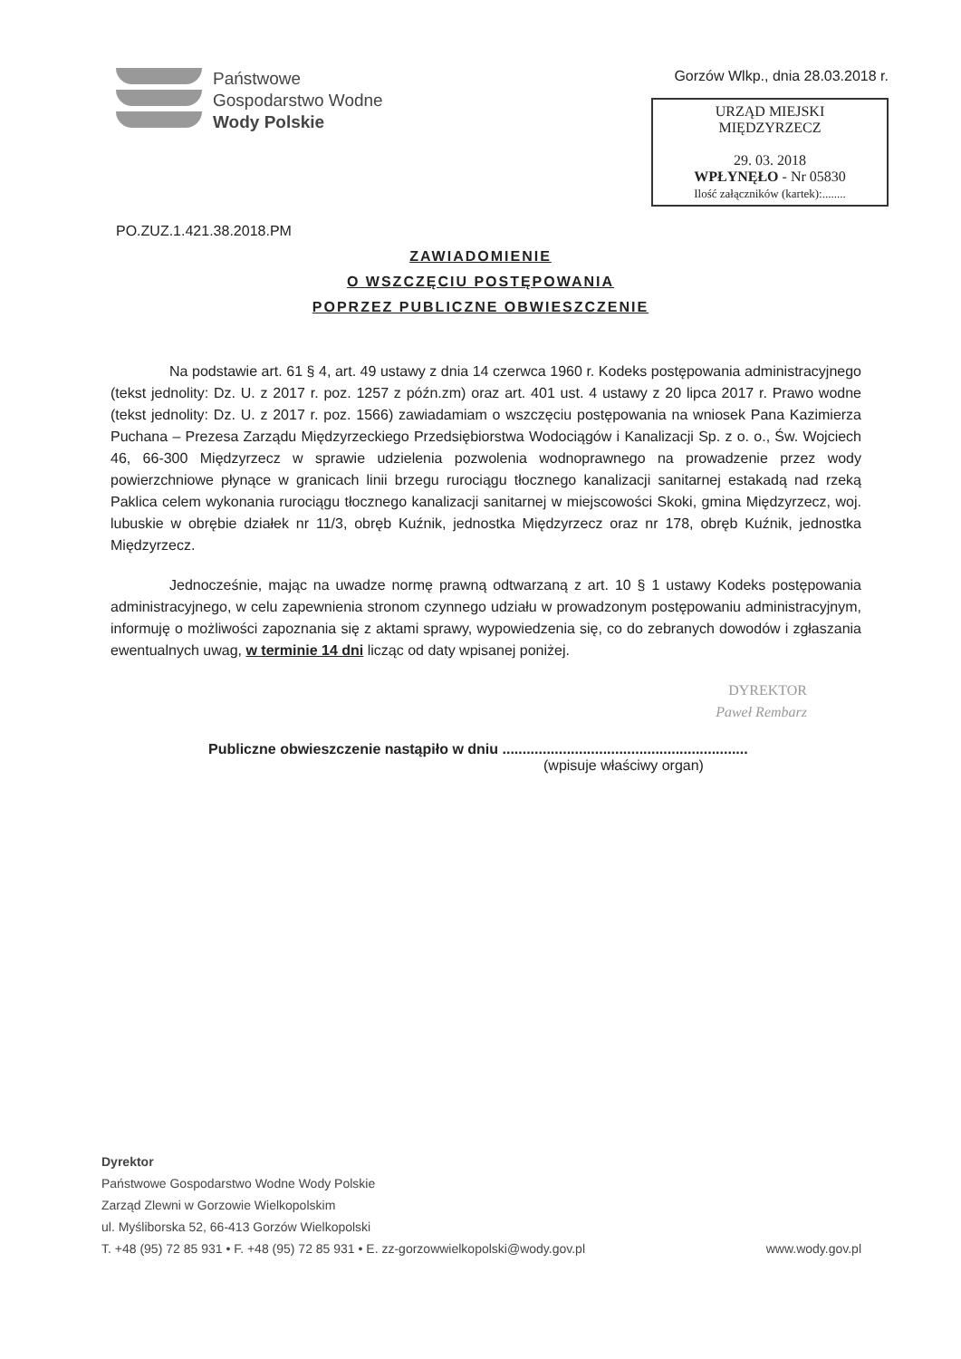Państwowe
Gospodarstwo Wodne
Wody Polskie
Gorzów Wlkp., dnia 28.03.2018 r.
URZĄD MIEJSKI
MIĘDZYRZECZ
29. 03. 2018
WPŁYNĘŁO - Nr 05830
Ilość załączników (kartek):........
PO.ZUZ.1.421.38.2018.PM
ZAWIADOMIENIE
O WSZCZĘCIU POSTĘPOWANIA
POPRZEZ PUBLICZNE OBWIESZCZENIE
Na podstawie art. 61 § 4, art. 49 ustawy z dnia 14 czerwca 1960 r. Kodeks postępowania administracyjnego (tekst jednolity: Dz. U. z 2017 r. poz. 1257 z późn.zm) oraz art. 401 ust. 4 ustawy z 20 lipca 2017 r. Prawo wodne (tekst jednolity: Dz. U. z 2017 r. poz. 1566) zawiadamiam o wszczęciu postępowania na wniosek Pana Kazimierza Puchana – Prezesa Zarządu Międzyrzeckiego Przedsiębiorstwa Wodociągów i Kanalizacji Sp. z o. o., Św. Wojciech 46, 66-300 Międzyrzecz w sprawie udzielenia pozwolenia wodnoprawnego na prowadzenie przez wody powierzchniowe płynące w granicach linii brzegu rurociągu tłocznego kanalizacji sanitarnej estakadą nad rzeką Paklica celem wykonania rurociągu tłocznego kanalizacji sanitarnej w miejscowości Skoki, gmina Międzyrzecz, woj. lubuskie w obrębie działek nr 11/3, obręb Kuźnik, jednostka Międzyrzecz oraz nr 178, obręb Kuźnik, jednostka Międzyrzecz.
Jednocześnie, mając na uwadze normę prawną odtwarzaną z art. 10 § 1 ustawy Kodeks postępowania administracyjnego, w celu zapewnienia stronom czynnego udziału w prowadzonym postępowaniu administracyjnym, informuję o możliwości zapoznania się z aktami sprawy, wypowiedzenia się, co do zebranych dowodów i zgłaszania ewentualnych uwag, w terminie 14 dni licząc od daty wpisanej poniżej.
DYREKTOR
Paweł Rembarz
Publiczne obwieszczenie nastąpiło w dniu .............................................................
(wpisuje właściwy organ)
Dyrektor
Państwowe Gospodarstwo Wodne Wody Polskie
Zarząd Zlewni w Gorzowie Wielkopolskim
ul. Myśliborska 52, 66-413 Gorzów Wielkopolski
T. +48 (95) 72 85 931 • F. +48 (95) 72 85 931 • E. zz-gorzowwielkopolski@wody.gov.pl www.wody.gov.pl